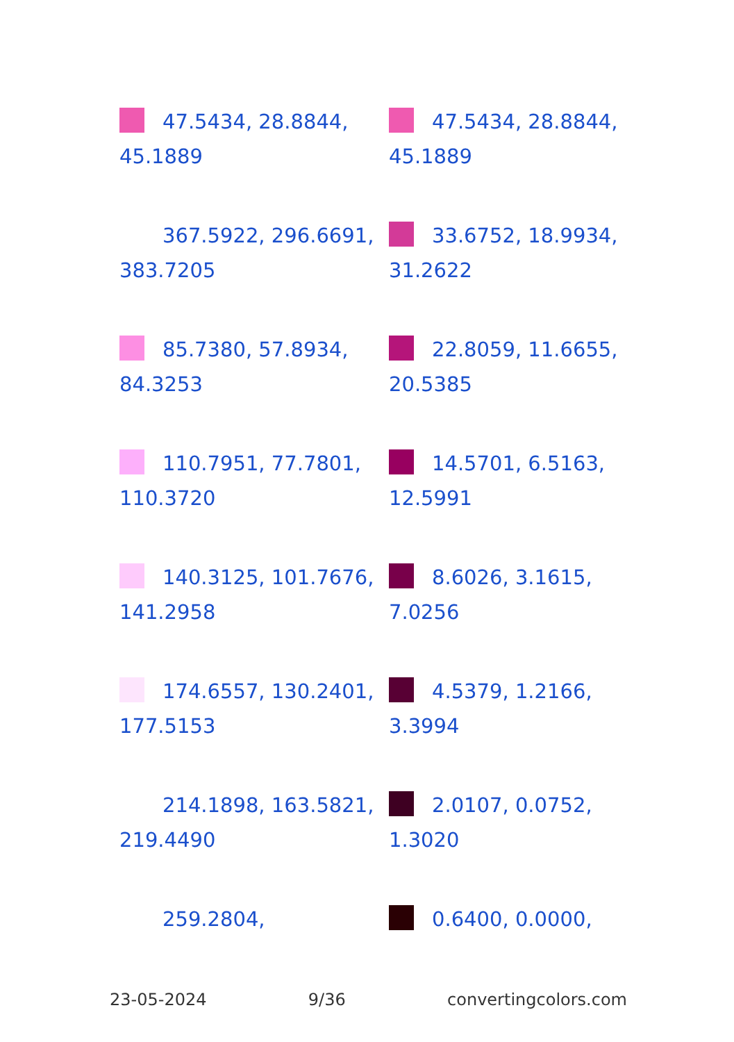47.5434, 28.8844, 45.1889
47.5434, 28.8844, 45.1889
367.5922, 296.6691, 383.7205
33.6752, 18.9934, 31.2622
85.7380, 57.8934, 84.3253
22.8059, 11.6655, 20.5385
110.7951, 77.7801, 110.3720
14.5701, 6.5163, 12.5991
140.3125, 101.7676, 141.2958
8.6026, 3.1615, 7.0256
174.6557, 130.2401, 177.5153
4.5379, 1.2166, 3.3994
214.1898, 163.5821, 219.4490
2.0107, 0.0752, 1.3020
259.2804,
0.6400, 0.0000,
23-05-2024 9/36 convertingcolors.com